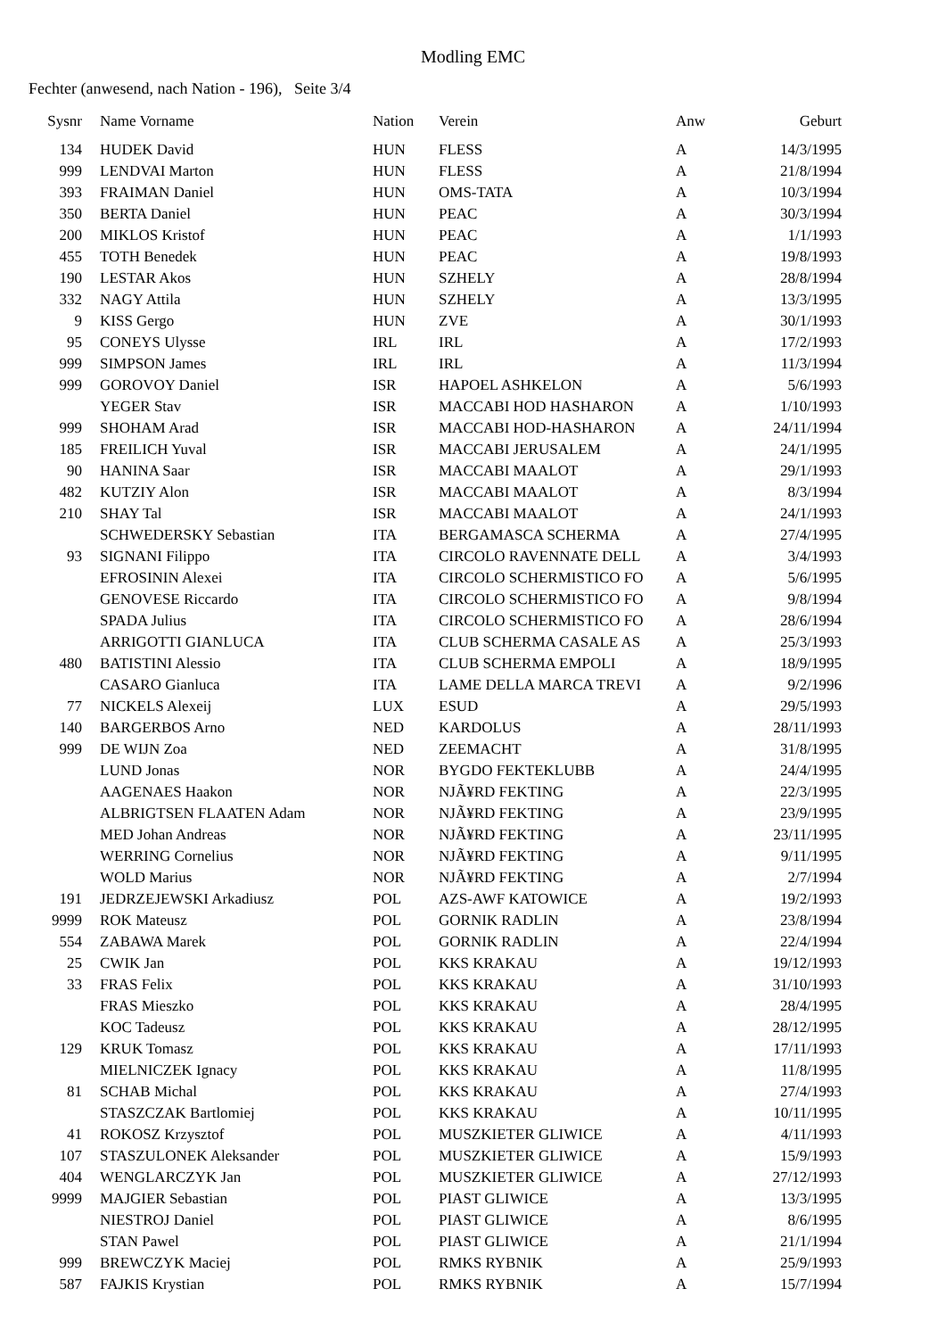Modling EMC
Fechter (anwesend, nach Nation - 196), Seite 3/4
| Sysnr | Name Vorname | Nation | Verein | Anw | Geburt |
| --- | --- | --- | --- | --- | --- |
| 134 | HUDEK David | HUN | FLESS | A | 14/3/1995 |
| 999 | LENDVAI Marton | HUN | FLESS | A | 21/8/1994 |
| 393 | FRAIMAN Daniel | HUN | OMS-TATA | A | 10/3/1994 |
| 350 | BERTA Daniel | HUN | PEAC | A | 30/3/1994 |
| 200 | MIKLOS Kristof | HUN | PEAC | A | 1/1/1993 |
| 455 | TOTH Benedek | HUN | PEAC | A | 19/8/1993 |
| 190 | LESTAR Akos | HUN | SZHELY | A | 28/8/1994 |
| 332 | NAGY Attila | HUN | SZHELY | A | 13/3/1995 |
| 9 | KISS Gergo | HUN | ZVE | A | 30/1/1993 |
| 95 | CONEYS Ulysse | IRL | IRL | A | 17/2/1993 |
| 999 | SIMPSON James | IRL | IRL | A | 11/3/1994 |
| 999 | GOROVOY Daniel | ISR | HAPOEL ASHKELON | A | 5/6/1993 |
| | YEGER Stav | ISR | MACCABI HOD HASHARON | A | 1/10/1993 |
| 999 | SHOHAM Arad | ISR | MACCABI HOD-HASHARON | A | 24/11/1994 |
| 185 | FREILICH Yuval | ISR | MACCABI JERUSALEM | A | 24/1/1995 |
| 90 | HANINA Saar | ISR | MACCABI MAALOT | A | 29/1/1993 |
| 482 | KUTZIY Alon | ISR | MACCABI MAALOT | A | 8/3/1994 |
| 210 | SHAY Tal | ISR | MACCABI MAALOT | A | 24/1/1993 |
| | SCHWEDERSKY Sebastian | ITA | BERGAMASCA SCHERMA | A | 27/4/1995 |
| 93 | SIGNANI Filippo | ITA | CIRCOLO RAVENNATE DELL | A | 3/4/1993 |
| | EFROSININ Alexei | ITA | CIRCOLO SCHERMISTICO FO | A | 5/6/1995 |
| | GENOVESE Riccardo | ITA | CIRCOLO SCHERMISTICO FO | A | 9/8/1994 |
| | SPADA Julius | ITA | CIRCOLO SCHERMISTICO FO | A | 28/6/1994 |
| | ARRIGOTTI GIANLUCA | ITA | CLUB SCHERMA CASALE AS | A | 25/3/1993 |
| 480 | BATISTINI Alessio | ITA | CLUB SCHERMA EMPOLI | A | 18/9/1995 |
| | CASARO Gianluca | ITA | LAME DELLA MARCA TREVI | A | 9/2/1996 |
| 77 | NICKELS Alexeij | LUX | ESUD | A | 29/5/1993 |
| 140 | BARGERBOS Arno | NED | KARDOLUS | A | 28/11/1993 |
| 999 | DE WIJN Zoa | NED | ZEEMACHT | A | 31/8/1995 |
| | LUND Jonas | NOR | BYGDO FEKTEKLUBB | A | 24/4/1995 |
| | AAGENAES Haakon | NOR | NJÃ¥RD FEKTING | A | 22/3/1995 |
| | ALBRIGTSEN FLAATEN Adam | NOR | NJÃ¥RD FEKTING | A | 23/9/1995 |
| | MED Johan Andreas | NOR | NJÃ¥RD FEKTING | A | 23/11/1995 |
| | WERRING Cornelius | NOR | NJÃ¥RD FEKTING | A | 9/11/1995 |
| | WOLD Marius | NOR | NJÃ¥RD FEKTING | A | 2/7/1994 |
| 191 | JEDRZEJEWSKI Arkadiusz | POL | AZS-AWF KATOWICE | A | 19/2/1993 |
| 9999 | ROK Mateusz | POL | GORNIK RADLIN | A | 23/8/1994 |
| 554 | ZABAWA Marek | POL | GORNIK RADLIN | A | 22/4/1994 |
| 25 | CWIK Jan | POL | KKS KRAKAU | A | 19/12/1993 |
| 33 | FRAS Felix | POL | KKS KRAKAU | A | 31/10/1993 |
| | FRAS Mieszko | POL | KKS KRAKAU | A | 28/4/1995 |
| | KOC Tadeusz | POL | KKS KRAKAU | A | 28/12/1995 |
| 129 | KRUK Tomasz | POL | KKS KRAKAU | A | 17/11/1993 |
| | MIELNICZEK Ignacy | POL | KKS KRAKAU | A | 11/8/1995 |
| 81 | SCHAB Michal | POL | KKS KRAKAU | A | 27/4/1993 |
| | STASZCZAK Bartlomiej | POL | KKS KRAKAU | A | 10/11/1995 |
| 41 | ROKOSZ Krzysztof | POL | MUSZKIETER GLIWICE | A | 4/11/1993 |
| 107 | STASZULONEK Aleksander | POL | MUSZKIETER GLIWICE | A | 15/9/1993 |
| 404 | WENGLARCZYK Jan | POL | MUSZKIETER GLIWICE | A | 27/12/1993 |
| 9999 | MAJGIER Sebastian | POL | PIAST GLIWICE | A | 13/3/1995 |
| | NIESTROJ Daniel | POL | PIAST GLIWICE | A | 8/6/1995 |
| | STAN Pawel | POL | PIAST GLIWICE | A | 21/1/1994 |
| 999 | BREWCZYK Maciej | POL | RMKS RYBNIK | A | 25/9/1993 |
| 587 | FAJKIS Krystian | POL | RMKS RYBNIK | A | 15/7/1994 |